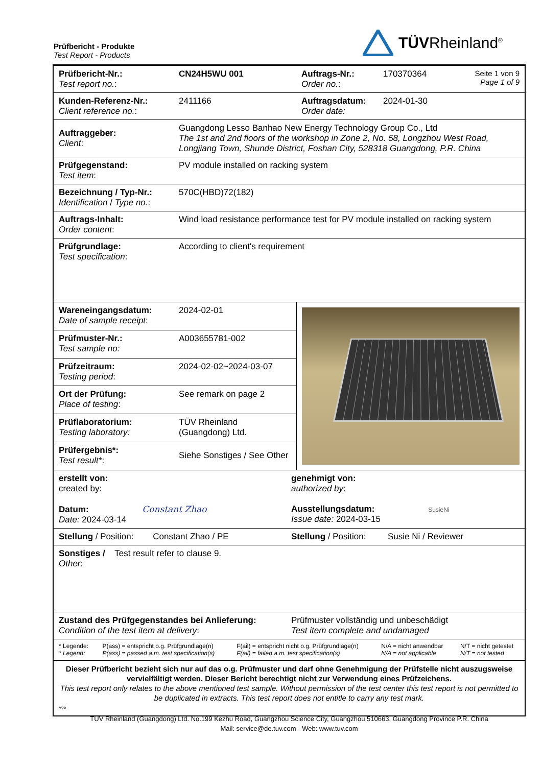Prüfbericht - Produkte
Test Report - Products
TÜVRheinland<sup>®</sup>
| Prüfbericht-Nr.: Test report no. : | CN24H5WU 001 | Auftrags-Nr.: Order no. : | 170370364 | Seite 1 von 9 Page 1 of 9 |
| Kunden-Referenz-Nr.: Client reference no. : | 2411166 | Auftragsdatum: Order date: | 2024-01-30 | |
| Auftraggeber: Client : | Guangdong Lesso Banhao New Energy Technology Group Co., Ltd The 1st and 2nd floors of the workshop in Zone 2, No. 58, Longzhou West Road, Longjiang Town, Shunde District, Foshan City, 528318 Guangdong, P.R. China | | | |
| Prüfgegenstand: Test item : | PV module installed on racking system | | | |
| Bezeichnung / Typ-Nr.: Identification / Type no. : | 570C(HBD)72(182) | | | |
| Auftrags-Inhalt: Order content : | Wind load resistance performance test for PV module installed on racking system | | | |
| Prüfgrundlage: Test specification : | According to client's requirement | | | |
| Wareneingangsdatum: Date of sample receipt : | 2024-02-01 | |
| Prüfmuster-Nr.: Test sample no: | A003655781-002 | |
| Prüfzeitraum: Testing period : | 2024-02-02~2024-03-07 | |
| Ort der Prüfung: Place of testing : | See remark on page 2 | |
| Prüflaboratorium: Testing laboratory: | TÜV Rheinland (Guangdong) Ltd. | |
| Prüfergebnis*: Test result* : | Siehe Sonstiges / See Other | |
| erstellt von: created by: Datum: Constant Zhao Date: 2024-03-14 | genehmigt von: authorized by : Ausstellungsdatum: SusieNi Issue date: 2024-03-15 |
| Stellung / Position: Constant Zhao / PE | Stellung / Position: Susie Ni / Reviewer |
| Sonstiges / Test result refer to clause 9. Other : | |
| Zustand des Prüfgegenstandes bei Anlieferung: Condition of the test item at delivery : | Prüfmuster vollständig und unbeschädigt Test item complete and undamaged |
| * Legende: * Legend: | P(ass) = entspricht o.g. Prüfgrundlage(n) P(ass) = passed a.m. test specification(s) | F(ail) = entspricht nicht o.g. Prüfgrundlage(n) F(ail) = failed a.m. test specification(s) | N/A = nicht anwendbar N/A = not applicable | N/T = nicht getestet N/T = not tested |
Dieser Prüfbericht bezieht sich nur auf das o.g. Prüfmuster und darf ohne Genehmigung der Prüfstelle nicht auszugsweise vervielfältigt werden. Dieser Bericht berechtigt nicht zur Verwendung eines Prüfzeichens.
This test report only relates to the above mentioned test sample. Without permission of the test center this test report is not permitted to be duplicated in extracts. This test report does not entitle to carry any test mark.
V05
TUV Rheinland (Guangdong) Ltd. No.199 Kezhu Road, Guangzhou Science City, Guangzhou 510663, Guangdong Province P.R. China
Mail: service@de.tuv.com · Web: www.tuv.com